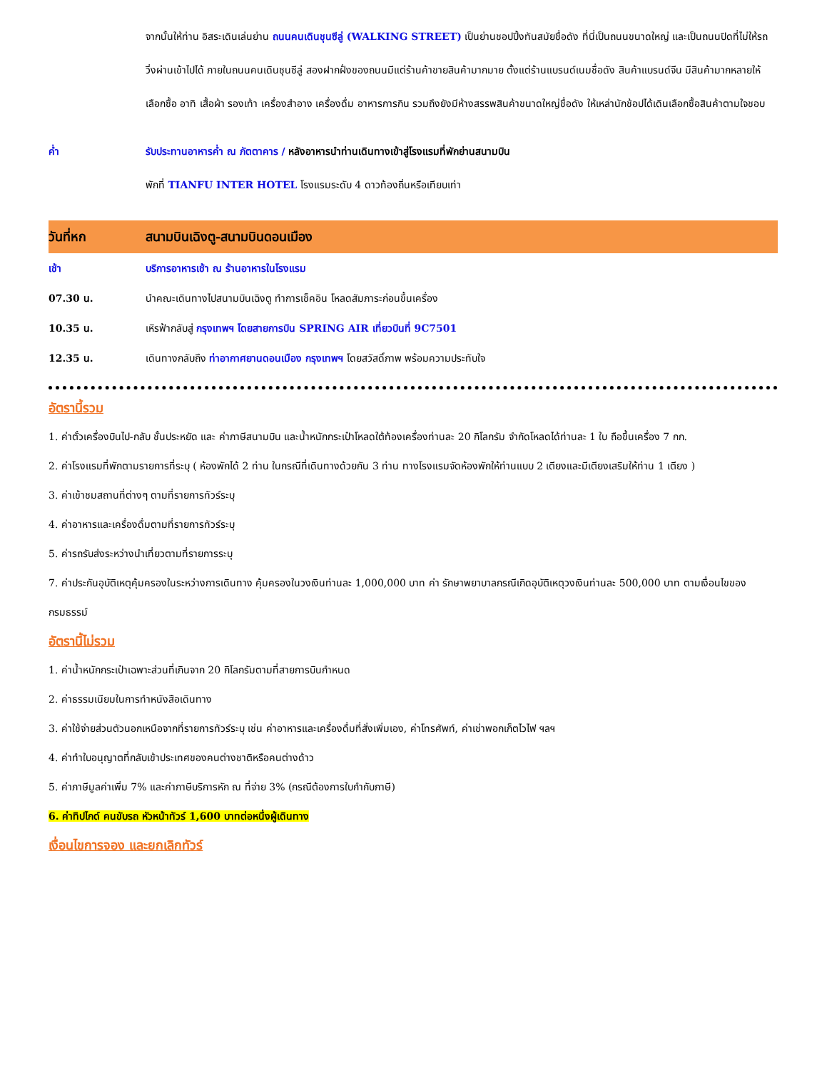จากนั้นให้ท่าน อิสระเดินเล่นย่าน ถนนคนเดินชุนซีลู่ (WALKING STREET) เป็นย่านชอปปิ้งทันสมัยชื่อดัง ที่นี่เป็นถนนขนาดใหญ่ และเป็นถนนปิดที่ไม่ให้รถวิ่งผ่านเข้าไปได้ ภายในถนนคนเดินชุนซีลู่ สองฝากฝั่งของถนนมีแต่ร้านค้าขายสินค้ามากมาย ตั้งแต่ร้านแบรนด์เนมชื่อดัง สินค้าแบรนด์จีน มีสินค้ามากหลายให้เลือกซื้อ อาทิ เสื้อผ้า รองเท้า เครื่องสำอาง เครื่องดื่ม อาหารการกิน รวมถึงยังมีห้างสรรพสินค้าขนาดใหญ่ชื่อดัง ให้เหล่านักช้อปได้เดินเลือกซื้อสินค้าตามใจชอบ
ค่ำ รับประทานอาหารค่ำ ณ ภัตตาคาร / หลังอาหารนำท่านเดินทางเข้าสู่โรงแรมที่พักย่านสนามบิน
พักที่ TIANFU INTER HOTEL โรงแรมระดับ 4 ดาวท้องถิ่นหรือเทียบเท่า
วันที่หก สนามบินเฉิงตู-สนามบินดอนเมือง
เช้า บริการอาหารเช้า ณ ร้านอาหารในโรงแรม
07.30 น. นำคณะเดินทางไปสนามบินเฉิงตู ทำการเช็คอิน โหลดสัมภาระก่อนขึ้นเครื่อง
10.35 น. เหิรฟ้ากลับสู่ กรุงเทพฯ โดยสายการบิน SPRING AIR เที่ยวบินที่ 9C7501
12.35 น. เดินทางกลับถึง ท่าอากาศยานดอนเมือง กรุงเทพฯ โดยสวัสดิ์ภาพ พร้อมความประทับใจ
อัตรานี้รวม
1. ค่าตั๋วเครื่องบินไป-กลับ ชั้นประหยัด และ ค่าภาษีสนามบิน และน้ำหนักกระเป๋าโหลดใต้ท้องเครื่องท่านละ 20 กิโลกรัม จำกัดโหลดได้ท่านละ 1 ใบ ถือขึ้นเครื่อง 7 กก.
2. ค่าโรงแรมที่พักตามรายการที่ระบุ ( ห้องพักได้ 2 ท่าน ในกรณีที่เดินทางด้วยกัน 3 ท่าน ทางโรงแรมจัดห้องพักให้ท่านแบบ 2 เตียงและมีเตียงเสริมให้ท่าน 1 เตียง )
3. ค่าเข้าชมสถานที่ต่างๆ ตามที่รายการทัวร์ระบุ
4. ค่าอาหารและเครื่องดื่มตามที่รายการทัวร์ระบุ
5. ค่ารถรับส่งระหว่างนำเที่ยวตามที่รายการระบุ
7. ค่าประกันอุบัติเหตุคุ้มครองในระหว่างการเดินทาง คุ้มครองในวงเงินท่านละ 1,000,000 บาท ค่า รักษาพยาบาลกรณีเกิดอุบัติเหตุวงเงินท่านละ 500,000 บาท ตามเงื่อนไขของกรมธรรม์
อัตรานี้ไม่รวม
1. ค่าน้ำหนักกระเป๋าเฉพาะส่วนที่เกินจาก 20 กิโลกรัมตามที่สายการบินกำหนด
2. ค่าธรรมเนียมในการทำหนังสือเดินทาง
3. ค่าใช้จ่ายส่วนตัวนอกเหนือจากที่รายการทัวร์ระบุ เช่น ค่าอาหารและเครื่องดื่มที่สั่งเพิ่มเอง, ค่าโทรศัพท์, ค่าเช่าพอกเก็ตไวไฟ ฯลฯ
4. ค่าทำใบอนุญาตที่กลับเข้าประเทศของคนต่างชาติหรือคนต่างด้าว
5. ค่าภาษีมูลค่าเพิ่ม 7% และค่าภาษีบริการหัก ณ ที่จ่าย 3% (กรณีต้องการใบกำกับภาษี)
6. ค่าทิปไกด์ คนขับรถ หัวหน้าทัวร์ 1,600 บาทต่อหนึ่งผู้เดินทาง
เงื่อนไขการจอง และยกเลิกทัวร์